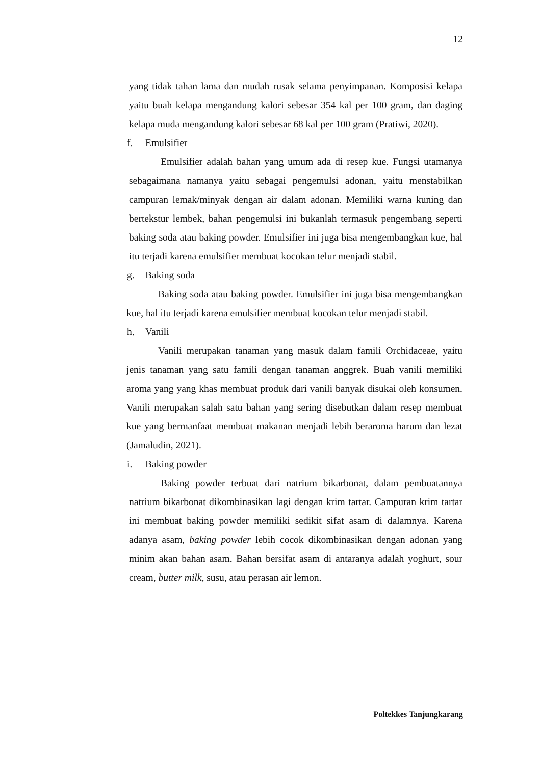12
yang tidak tahan lama dan mudah rusak selama penyimpanan. Komposisi kelapa yaitu buah kelapa mengandung kalori sebesar 354 kal per 100 gram, dan daging kelapa muda mengandung kalori sebesar 68 kal per 100 gram (Pratiwi, 2020).
f. Emulsifier
Emulsifier adalah bahan yang umum ada di resep kue. Fungsi utamanya sebagaimana namanya yaitu sebagai pengemulsi adonan, yaitu menstabilkan campuran lemak/minyak dengan air dalam adonan. Memiliki warna kuning dan bertekstur lembek, bahan pengemulsi ini bukanlah termasuk pengembang seperti baking soda atau baking powder. Emulsifier ini juga bisa mengembangkan kue, hal itu terjadi karena emulsifier membuat kocokan telur menjadi stabil.
g. Baking soda
Baking soda atau baking powder. Emulsifier ini juga bisa mengembangkan kue, hal itu terjadi karena emulsifier membuat kocokan telur menjadi stabil.
h. Vanili
Vanili merupakan tanaman yang masuk dalam famili Orchidaceae, yaitu jenis tanaman yang satu famili dengan tanaman anggrek. Buah vanili memiliki aroma yang yang khas membuat produk dari vanili banyak disukai oleh konsumen. Vanili merupakan salah satu bahan yang sering disebutkan dalam resep membuat kue yang bermanfaat membuat makanan menjadi lebih beraroma harum dan lezat (Jamaludin, 2021).
i. Baking powder
Baking powder terbuat dari natrium bikarbonat, dalam pembuatannya natrium bikarbonat dikombinasikan lagi dengan krim tartar. Campuran krim tartar ini membuat baking powder memiliki sedikit sifat asam di dalamnya. Karena adanya asam, baking powder lebih cocok dikombinasikan dengan adonan yang minim akan bahan asam. Bahan bersifat asam di antaranya adalah yoghurt, sour cream, butter milk, susu, atau perasan air lemon.
Poltekkes Tanjungkarang